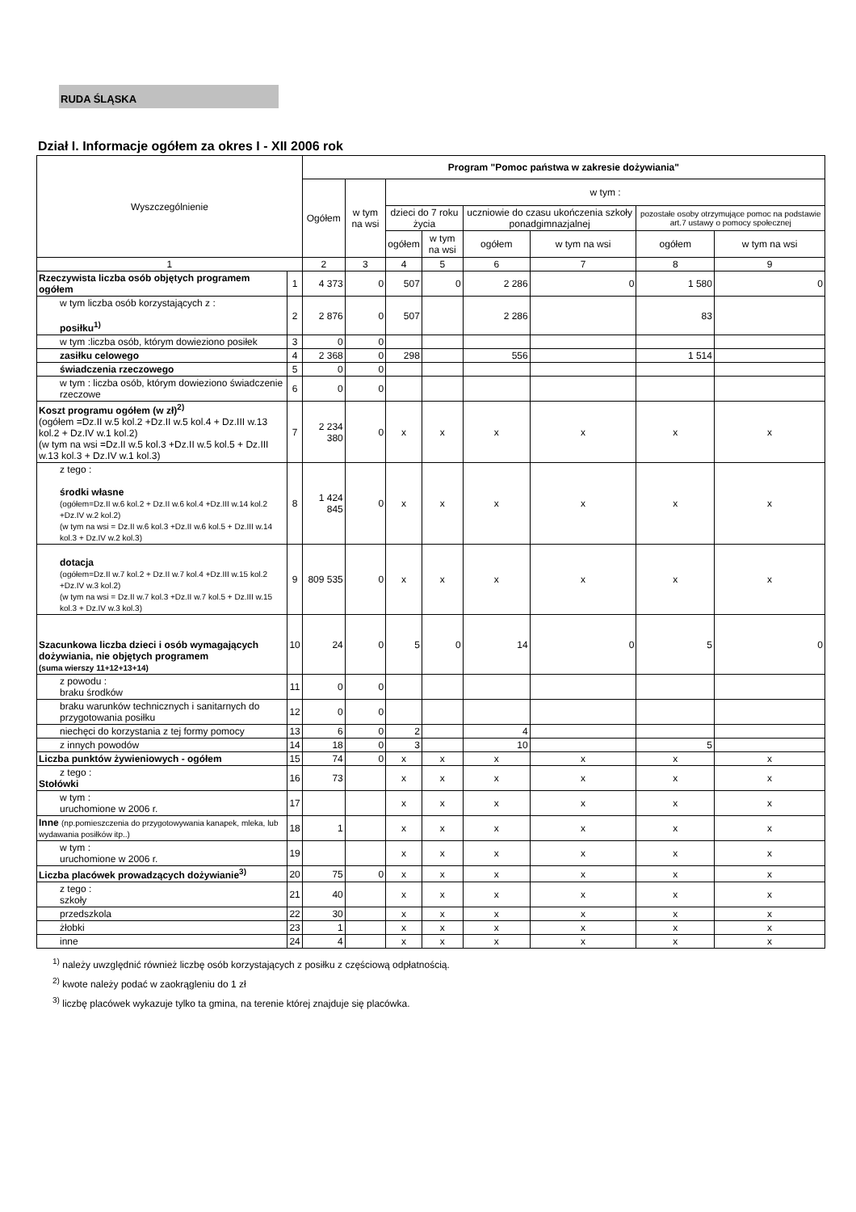RUDA ŚLĄSKA
Dział I. Informacje ogółem za okres I - XII 2006 rok
| Wyszczególnienie | | Program "Pomoc państwa w zakresie dożywiania" | | | | | | | |
| --- | --- | --- | --- | --- | --- | --- | --- | --- | --- |
| | | Ogółem | w tym na wsi | w tym : | | | | | |
| | | | | dzieci do 7 roku życia | | uczniowie do czasu ukończenia szkoły ponadgimnazjalnej | | pozostałe osoby otrzymujące pomoc na podstawie art.7 ustawy o pomocy społecznej | |
| | | | | ogółem | w tym na wsi | ogółem | w tym na wsi | ogółem | w tym na wsi |
| 1 | | 2 | 3 | 4 | 5 | 6 | 7 | 8 | 9 |
| Rzeczywista liczba osób objętych programem ogółem | 1 | 4 373 | 0 | 507 | 0 | 2 286 | 0 | 1 580 | 0 |
| w tym liczba osób korzystających z : posiłku<sup>1)</sup> | 2 | 2 876 | 0 | 507 | | 2 286 | | 83 | |
| w tym :liczba osób, którym dowieziono posiłek | 3 | 0 | 0 | | | | | | |
| zasiłku celowego | 4 | 2 368 | 0 | 298 | | 556 | | 1 514 | |
| świadczenia rzeczowego | 5 | 0 | 0 | | | | | | |
| w tym : liczba osób, którym dowieziono świadczenie rzeczowe | 6 | 0 | 0 | | | | | | |
| Koszt programu ogółem (w zł)<sup>2)</sup> (ogółem =Dz.II w.5 kol.2 +Dz.II w.5 kol.4 + Dz.III w.13 kol.2 + Dz.IV w.1 kol.2) (w tym na wsi =Dz.II w.5 kol.3 +Dz.II w.5 kol.5 + Dz.III w.13 kol.3 + Dz.IV w.1 kol.3) | 7 | 2 234 380 | 0 | x | x | x | x | x | x |
| z tego : środki własne (ogółem=Dz.II w.6 kol.2 + Dz.II w.6 kol.4 +Dz.III w.14 kol.2 +Dz.IV w.2 kol.2) (w tym na wsi = Dz.II w.6 kol.3 +Dz.II w.6 kol.5 + Dz.III w.14 kol.3 + Dz.IV w.2 kol.3) | 8 | 1 424 845 | 0 | x | x | x | x | x | x |
| dotacja (ogółem=Dz.II w.7 kol.2 + Dz.II w.7 kol.4 +Dz.III w.15 kol.2 +Dz.IV w.3 kol.2) (w tym na wsi = Dz.II w.7 kol.3 +Dz.II w.7 kol.5 + Dz.III w.15 kol.3 + Dz.IV w.3 kol.3) | 9 | 809 535 | 0 | x | x | x | x | x | x |
| Szacunkowa liczba dzieci i osób wymagających dożywiania, nie objętych programem (suma wierszy 11+12+13+14) | 10 | 24 | 0 | 5 | 0 | 14 | 0 | 5 | 0 |
| z powodu : braku środków | 11 | 0 | 0 | | | | | | |
| braku warunków technicznych i sanitarnych do przygotowania posiłku | 12 | 0 | 0 | | | | | | |
| niechęci do korzystania z tej formy pomocy | 13 | 6 | 0 | 2 | | 4 | | | |
| z innych powodów | 14 | 18 | 0 | 3 | | 10 | | 5 | |
| Liczba punktów żywieniowych - ogółem | 15 | 74 | 0 | x | x | x | x | x | x |
| z tego : Stołówki | 16 | 73 | | x | x | x | x | x | x |
| w tym : uruchomione w 2006 r. | 17 | | | x | x | x | x | x | x |
| Inne (np.pomieszczenia do przygotowywania kanapek, mleka, lub wydawania posiłków itp..) | 18 | 1 | | x | x | x | x | x | x |
| w tym : uruchomione w 2006 r. | 19 | | | x | x | x | x | x | x |
| Liczba placówek prowadzących dożywianie<sup>3)</sup> | 20 | 75 | 0 | x | x | x | x | x | x |
| z tego : szkoły | 21 | 40 | | x | x | x | x | x | x |
| przedszkola | 22 | 30 | | x | x | x | x | x | x |
| żłobki | 23 | 1 | | x | x | x | x | x | x |
| inne | 24 | 4 | | x | x | x | x | x | x |
<sup>1)</sup> należy uwzględnić również liczbę osób korzystających z posiłku z częściową odpłatnością.
<sup>2)</sup> kwote należy podać w zaokrągleniu do 1 zł
<sup>3)</sup> liczbę placówek wykazuje tylko ta gmina, na terenie której znajduje się placówka.